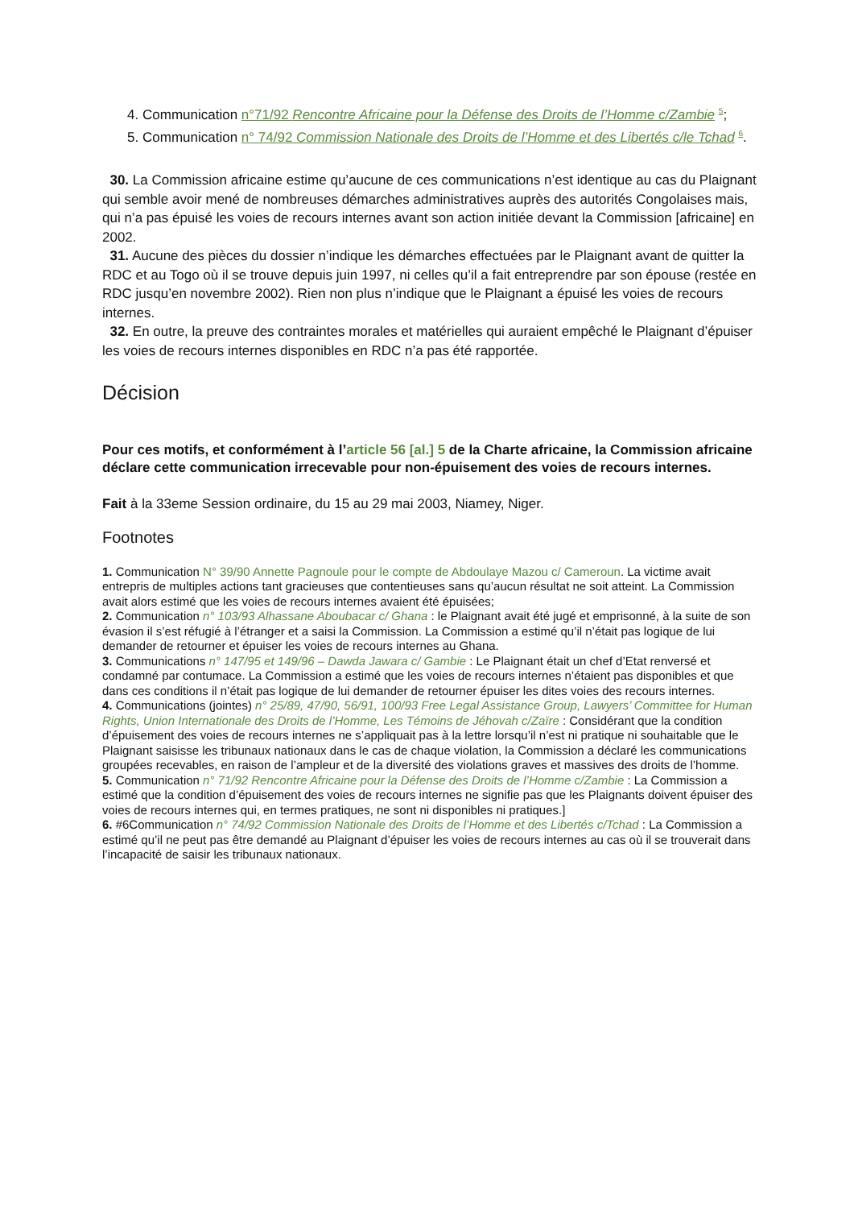4. Communication n°71/92 Rencontre Africaine pour la Défense des Droits de l’Homme c/Zambie <sup>5</sup>;
5. Communication n° 74/92 Commission Nationale des Droits de l’Homme et des Libertés c/le Tchad <sup>6</sup>.
30. La Commission africaine estime qu’aucune de ces communications n’est identique au cas du Plaignant qui semble avoir mené de nombreuses démarches administratives auprès des autorités Congolaises mais, qui n’a pas épuisé les voies de recours internes avant son action initiée devant la Commission [africaine] en 2002.
31. Aucune des pièces du dossier n’indique les démarches effectuées par le Plaignant avant de quitter la RDC et au Togo où il se trouve depuis juin 1997, ni celles qu’il a fait entreprendre par son épouse (restée en RDC jusqu’en novembre 2002). Rien non plus n’indique que le Plaignant a épuisé les voies de recours internes.
32. En outre, la preuve des contraintes morales et matérielles qui auraient empêché le Plaignant d’épuiser les voies de recours internes disponibles en RDC n’a pas été rapportée.
Décision
Pour ces motifs, et conformément à l’article 56 [al.] 5 de la Charte africaine, la Commission africaine déclare cette communication irrecevable pour non-épuisement des voies de recours internes.
Fait à la 33eme Session ordinaire, du 15 au 29 mai 2003, Niamey, Niger.
Footnotes
1. Communication N° 39/90 Annette Pagnoule pour le compte de Abdoulaye Mazou c/ Cameroun. La victime avait entrepris de multiples actions tant gracieuses que contentieuses sans qu’aucun résultat ne soit atteint. La Commission avait alors estimé que les voies de recours internes avaient été épuisées;
2. Communication n° 103/93 Alhassane Aboubacar c/ Ghana : le Plaignant avait été jugé et emprisonné, à la suite de son évasion il s’est réfugié à l’étranger et a saisi la Commission. La Commission a estimé qu’il n’était pas logique de lui demander de retourner et épuiser les voies de recours internes au Ghana.
3. Communications n° 147/95 et 149/96 – Dawda Jawara c/ Gambie : Le Plaignant était un chef d’Etat renversé et condamné par contumace. La Commission a estimé que les voies de recours internes n’étaient pas disponibles et que dans ces conditions il n’était pas logique de lui demander de retourner épuiser les dites voies des recours internes.
4. Communications (jointes) n° 25/89, 47/90, 56/91, 100/93 Free Legal Assistance Group, Lawyers’ Committee for Human Rights, Union Internationale des Droits de l’Homme, Les Témoins de Jéhovah c/Zaïre : Considérant que la condition d’épuisement des voies de recours internes ne s’appliquait pas à la lettre lorsqu’il n’est ni pratique ni souhaitable que le Plaignant saisisse les tribunaux nationaux dans le cas de chaque violation, la Commission a déclaré les communications groupées recevables, en raison de l’ampleur et de la diversité des violations graves et massives des droits de l’homme.
5. Communication n° 71/92 Rencontre Africaine pour la Défense des Droits de l’Homme c/Zambie : La Commission a estimé que la condition d’épuisement des voies de recours internes ne signifie pas que les Plaignants doivent épuiser des voies de recours internes qui, en termes pratiques, ne sont ni disponibles ni pratiques.]
6. #6Communication n° 74/92 Commission Nationale des Droits de l’Homme et des Libertés c/Tchad : La Commission a estimé qu’il ne peut pas être demandé au Plaignant d’épuiser les voies de recours internes au cas où il se trouverait dans l’incapacité de saisir les tribunaux nationaux.